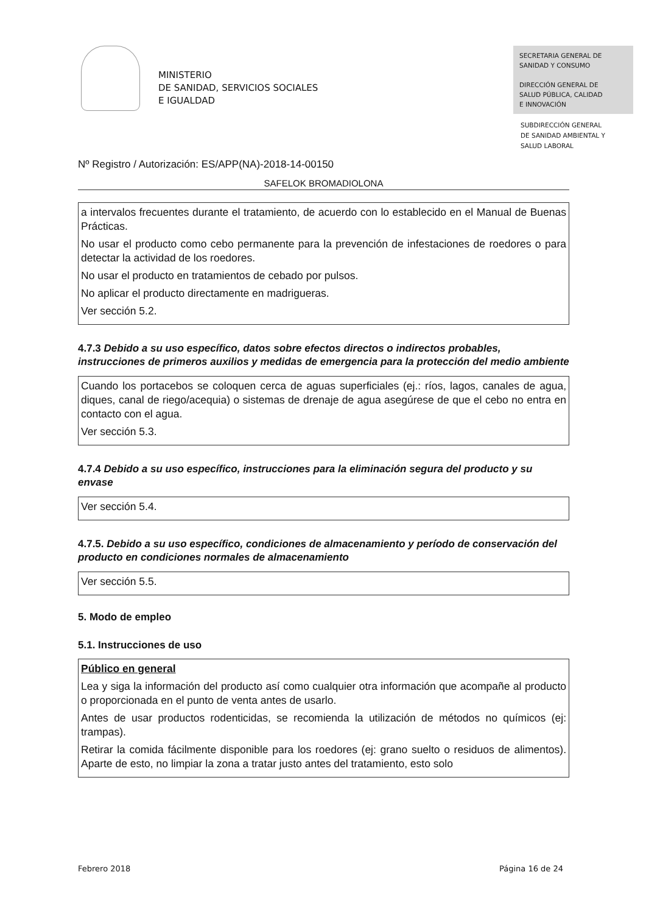MINISTERIO
DE SANIDAD, SERVICIOS SOCIALES
E IGUALDAD
SECRETARIA GENERAL DE
SANIDAD Y CONSUMO
DIRECCIÓN GENERAL DE
SALUD PÚBLICA, CALIDAD
E INNOVACIÓN
SUBDIRECCIÓN GENERAL
DE SANIDAD AMBIENTAL Y
SALUD LABORAL
Nº Registro / Autorización: ES/APP(NA)-2018-14-00150
SAFELOK BROMADIOLONA
a intervalos frecuentes durante el tratamiento, de acuerdo con lo establecido en el Manual de Buenas Prácticas.
No usar el producto como cebo permanente para la prevención de infestaciones de roedores o para detectar la actividad de los roedores.
No usar el producto en tratamientos de cebado por pulsos.
No aplicar el producto directamente en madrigueras.
Ver sección 5.2.
4.7.3 Debido a su uso específico, datos sobre efectos directos o indirectos probables, instrucciones de primeros auxilios y medidas de emergencia para la protección del medio ambiente
Cuando los portacebos se coloquen cerca de aguas superficiales (ej.: ríos, lagos, canales de agua, diques, canal de riego/acequia) o sistemas de drenaje de agua asegúrese de que el cebo no entra en contacto con el agua.
Ver sección 5.3.
4.7.4 Debido a su uso específico, instrucciones para la eliminación segura del producto y su envase
Ver sección 5.4.
4.7.5. Debido a su uso específico, condiciones de almacenamiento y período de conservación del producto en condiciones normales de almacenamiento
Ver sección 5.5.
5. Modo de empleo
5.1. Instrucciones de uso
Público en general
Lea y siga la información del producto así como cualquier otra información que acompañe al producto o proporcionada en el punto de venta antes de usarlo.
Antes de usar productos rodenticidas, se recomienda la utilización de métodos no químicos (ej: trampas).
Retirar la comida fácilmente disponible para los roedores (ej: grano suelto o residuos de alimentos). Aparte de esto, no limpiar la zona a tratar justo antes del tratamiento, esto solo
Febrero 2018 Página 16 de 24